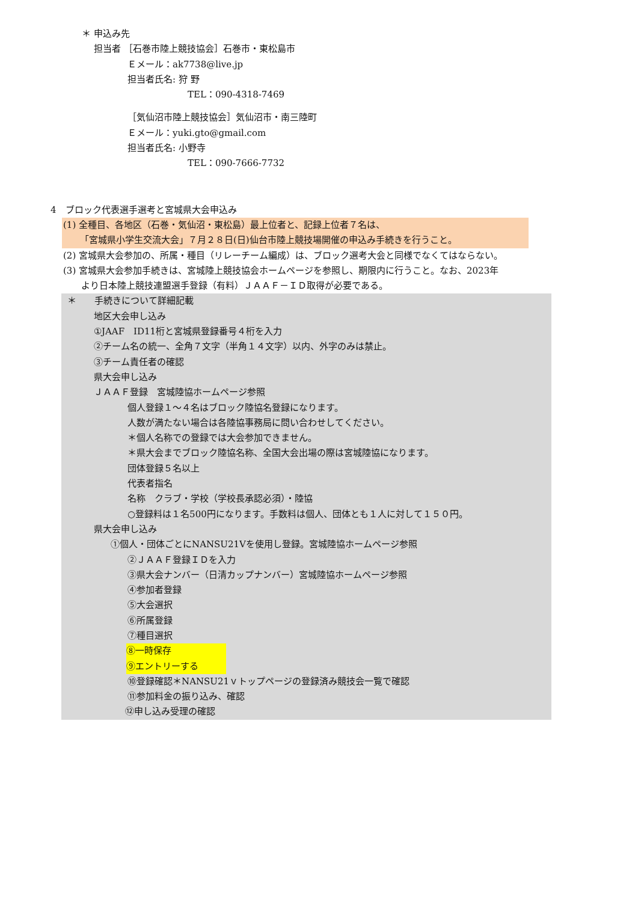＊ 申込み先
担当者 ［石巻市陸上競技協会］石巻市・東松島市
Ｅメール：ak7738@live.jp
担当者氏名: 狩 野
TEL：090-4318-7469
［気仙沼市陸上競技協会］気仙沼市・南三陸町
Ｅメール：yuki.gto@gmail.com
担当者氏名: 小野寺
TEL：090-7666-7732
4　ブロック代表選手選考と宮城県大会申込み
(1) 全種目、各地区（石巻・気仙沼・東松島）最上位者と、記録上位者７名は、
「宮城県小学生交流大会」７月２８日(日)仙台市陸上競技場開催の申込み手続きを行うこと。
(2) 宮城県大会参加の、所属・種目（リレーチーム編成）は、ブロック選考大会と同様でなくてはならない。
(3) 宮城県大会参加手続きは、宮城陸上競技協会ホームページを参照し、期限内に行うこと。なお、2023年
より日本陸上競技連盟選手登録（有料）ＪＡＡＦ－ＩＤ取得が必要である。
＊　　手続きについて詳細記載
地区大会申し込み
①JAAF　ID11桁と宮城県登録番号４桁を入力
②チーム名の統一、全角７文字（半角１４文字）以内、外字のみは禁止。
③チーム責任者の確認
県大会申し込み
ＪＡＡＦ登録　宮城陸協ホームページ参照
個人登録１～４名はブロック陸協名登録になります。
人数が満たない場合は各陸協事務局に問い合わせしてください。
＊個人名称での登録では大会参加できません。
＊県大会までブロック陸協名称、全国大会出場の際は宮城陸協になります。
団体登録５名以上
代表者指名
名称　クラブ・学校（学校長承認必須）・陸協
○登録料は１名500円になります。手数料は個人、団体とも１人に対して１５０円。
県大会申し込み
①個人・団体ごとにNANSU21Vを使用し登録。宮城陸協ホームページ参照
②ＪＡＡＦ登録ＩＤを入力
③県大会ナンバー（日清カップナンバー）宮城陸協ホームページ参照
④参加者登録
⑤大会選択
⑥所属登録
⑦種目選択
⑧一時保存
⑨エントリーする
⑩登録確認＊NANSU21ｖトップページの登録済み競技会一覧で確認
⑪参加料金の振り込み、確認
⑫申し込み受理の確認